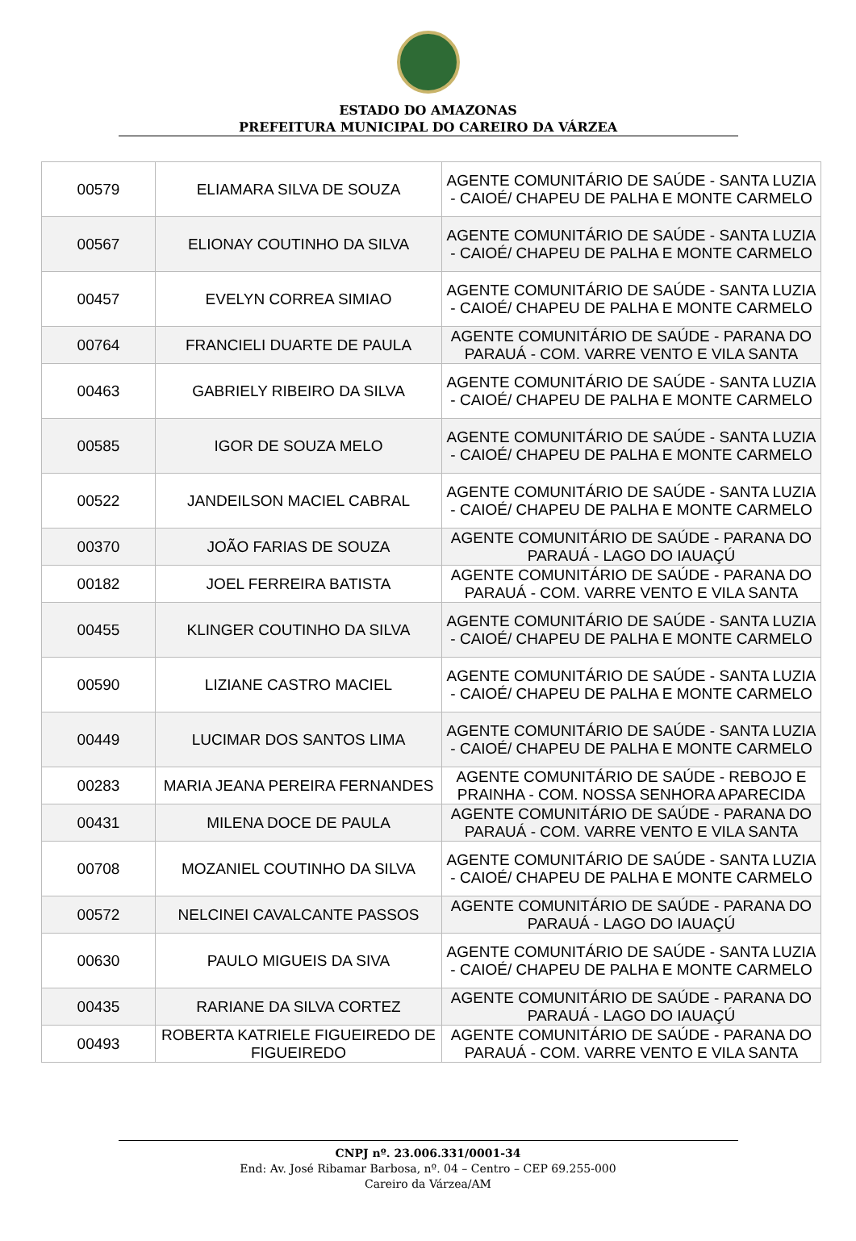ESTADO DO AMAZONAS
PREFEITURA MUNICIPAL DO CAREIRO DA VÁRZEA
| 00579 | ELIAMARA SILVA DE SOUZA | AGENTE COMUNITÁRIO DE SAÚDE - SANTA LUZIA - CAIOÉ/ CHAPEU DE PALHA E MONTE CARMELO |
| 00567 | ELIONAY COUTINHO DA SILVA | AGENTE COMUNITÁRIO DE SAÚDE - SANTA LUZIA - CAIOÉ/ CHAPEU DE PALHA E MONTE CARMELO |
| 00457 | EVELYN CORREA SIMIAO | AGENTE COMUNITÁRIO DE SAÚDE - SANTA LUZIA - CAIOÉ/ CHAPEU DE PALHA E MONTE CARMELO |
| 00764 | FRANCIELI DUARTE DE PAULA | AGENTE COMUNITÁRIO DE SAÚDE - PARANA DO PARAUÁ - COM. VARRE VENTO E VILA SANTA |
| 00463 | GABRIELY RIBEIRO DA SILVA | AGENTE COMUNITÁRIO DE SAÚDE - SANTA LUZIA - CAIOÉ/ CHAPEU DE PALHA E MONTE CARMELO |
| 00585 | IGOR DE SOUZA MELO | AGENTE COMUNITÁRIO DE SAÚDE - SANTA LUZIA - CAIOÉ/ CHAPEU DE PALHA E MONTE CARMELO |
| 00522 | JANDEILSON MACIEL CABRAL | AGENTE COMUNITÁRIO DE SAÚDE - SANTA LUZIA - CAIOÉ/ CHAPEU DE PALHA E MONTE CARMELO |
| 00370 | JOÃO FARIAS DE SOUZA | AGENTE COMUNITÁRIO DE SAÚDE - PARANA DO PARAUÁ - LAGO DO IAUAÇÚ |
| 00182 | JOEL FERREIRA BATISTA | AGENTE COMUNITÁRIO DE SAÚDE - PARANA DO PARAUÁ - COM. VARRE VENTO E VILA SANTA |
| 00455 | KLINGER COUTINHO DA SILVA | AGENTE COMUNITÁRIO DE SAÚDE - SANTA LUZIA - CAIOÉ/ CHAPEU DE PALHA E MONTE CARMELO |
| 00590 | LIZIANE CASTRO MACIEL | AGENTE COMUNITÁRIO DE SAÚDE - SANTA LUZIA - CAIOÉ/ CHAPEU DE PALHA E MONTE CARMELO |
| 00449 | LUCIMAR DOS SANTOS LIMA | AGENTE COMUNITÁRIO DE SAÚDE - SANTA LUZIA - CAIOÉ/ CHAPEU DE PALHA E MONTE CARMELO |
| 00283 | MARIA JEANA PEREIRA FERNANDES | AGENTE COMUNITÁRIO DE SAÚDE - REBOJO E PRAINHA - COM. NOSSA SENHORA APARECIDA |
| 00431 | MILENA DOCE DE PAULA | AGENTE COMUNITÁRIO DE SAÚDE - PARANA DO PARAUÁ - COM. VARRE VENTO E VILA SANTA |
| 00708 | MOZANIEL COUTINHO DA SILVA | AGENTE COMUNITÁRIO DE SAÚDE - SANTA LUZIA - CAIOÉ/ CHAPEU DE PALHA E MONTE CARMELO |
| 00572 | NELCINEI CAVALCANTE PASSOS | AGENTE COMUNITÁRIO DE SAÚDE - PARANA DO PARAUÁ - LAGO DO IAUAÇÚ |
| 00630 | PAULO MIGUEIS DA SIVA | AGENTE COMUNITÁRIO DE SAÚDE - SANTA LUZIA - CAIOÉ/ CHAPEU DE PALHA E MONTE CARMELO |
| 00435 | RARIANE DA SILVA CORTEZ | AGENTE COMUNITÁRIO DE SAÚDE - PARANA DO PARAUÁ - LAGO DO IAUAÇÚ |
| 00493 | ROBERTA KATRIELE FIGUEIREDO DE FIGUEIREDO | AGENTE COMUNITÁRIO DE SAÚDE - PARANA DO PARAUÁ - COM. VARRE VENTO E VILA SANTA |
CNPJ nº. 23.006.331/0001-34
End: Av. José Ribamar Barbosa, nº. 04 – Centro – CEP 69.255-000
Careiro da Várzea/AM